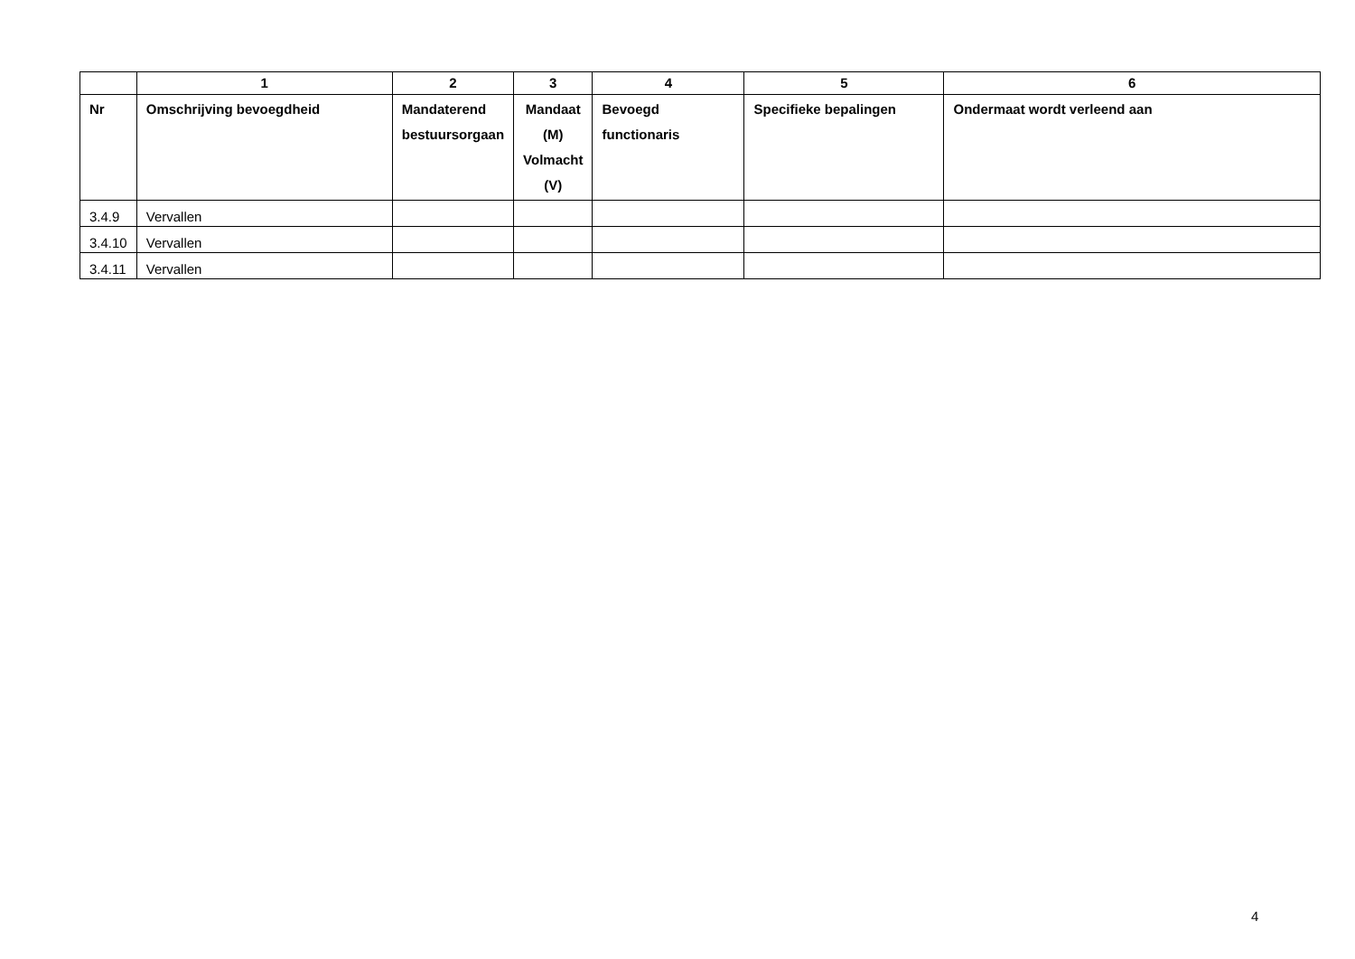| | 1 | 2 | 3 | 4 | 5 | 6 |
| --- | --- | --- | --- | --- | --- | --- |
| Nr | Omschrijving bevoegdheid | Mandaterend bestuursorgaan | Mandaat (M) Volmacht (V) | Bevoegd functionaris | Specifieke bepalingen | Ondermaat wordt verleend aan |
| 3.4.9 | Vervallen | | | | | |
| 3.4.10 | Vervallen | | | | | |
| 3.4.11 | Vervallen | | | | | |
4